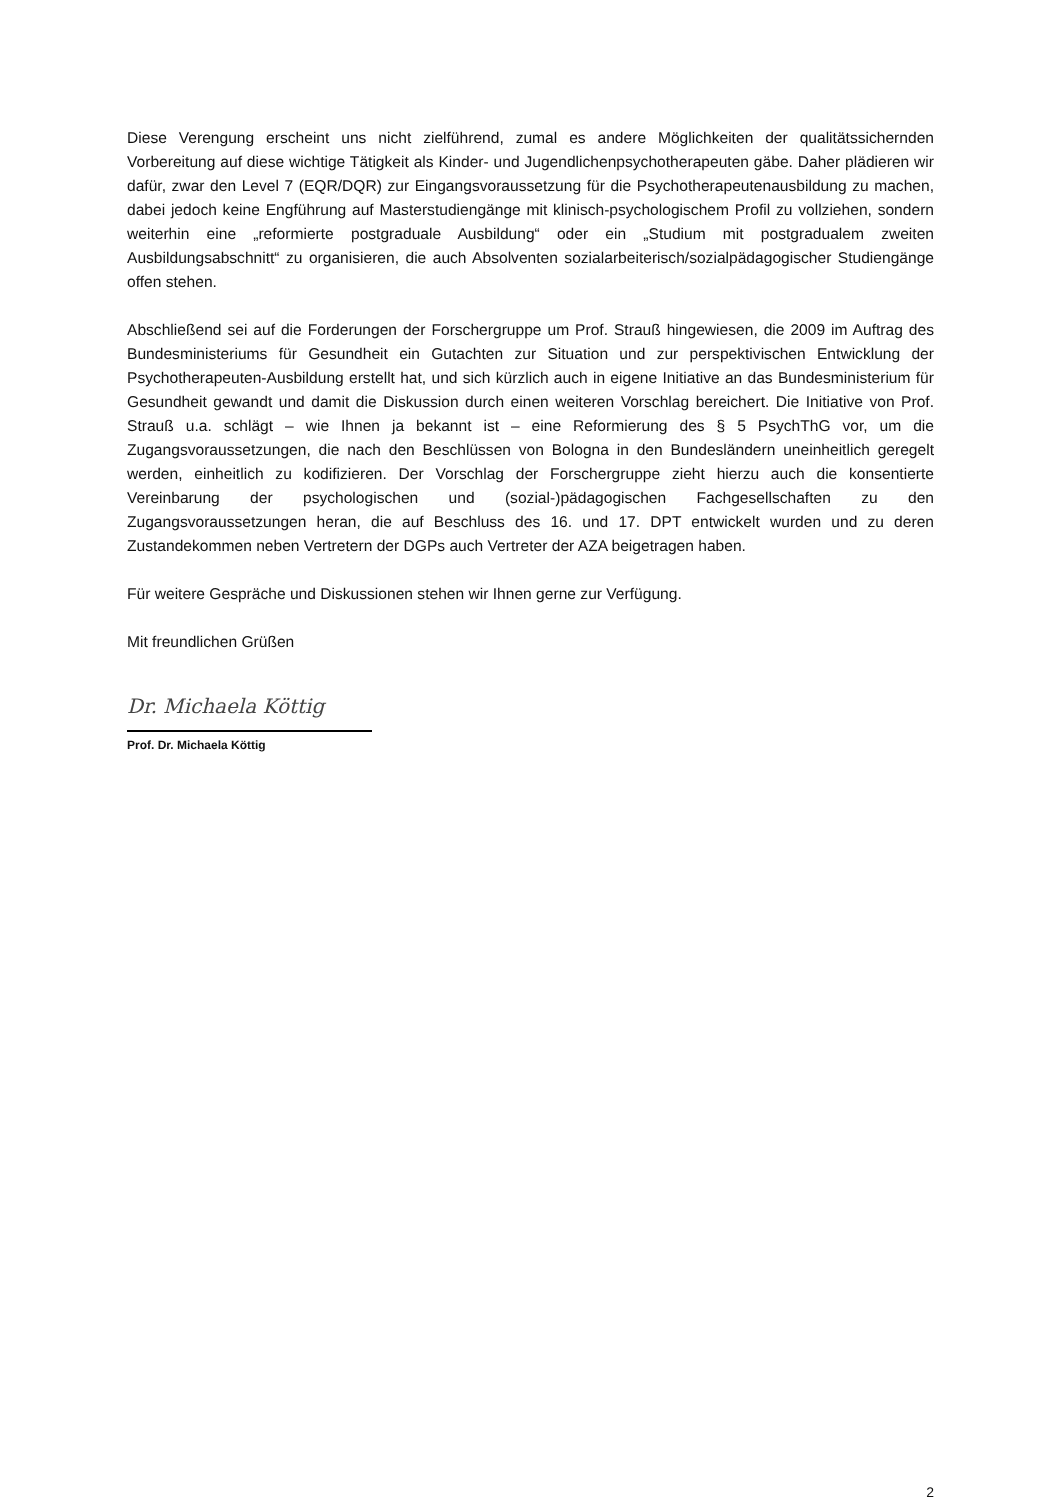Diese Verengung erscheint uns nicht zielführend, zumal es andere Möglichkeiten der qualitätssichernden Vorbereitung auf diese wichtige Tätigkeit als Kinder- und Jugendlichenpsychotherapeuten gäbe. Daher plädieren wir dafür, zwar den Level 7 (EQR/DQR) zur Eingangsvoraussetzung für die Psychotherapeutenausbildung zu machen, dabei jedoch keine Engführung auf Masterstudiengänge mit klinisch-psychologischem Profil zu vollziehen, sondern weiterhin eine „reformierte postgraduale Ausbildung“ oder ein „Studium mit postgradualem zweiten Ausbildungsabschnitt“ zu organisieren, die auch Absolventen sozialarbeiterisch/sozialpädagogischer Studiengänge offen stehen.
Abschließend sei auf die Forderungen der Forschergruppe um Prof. Strauß hingewiesen, die 2009 im Auftrag des Bundesministeriums für Gesundheit ein Gutachten zur Situation und zur perspektivischen Entwicklung der Psychotherapeuten-Ausbildung erstellt hat, und sich kürzlich auch in eigene Initiative an das Bundesministerium für Gesundheit gewandt und damit die Diskussion durch einen weiteren Vorschlag bereichert. Die Initiative von Prof. Strauß u.a. schlägt – wie Ihnen ja bekannt ist – eine Reformierung des § 5 PsychThG vor, um die Zugangsvoraussetzungen, die nach den Beschlüssen von Bologna in den Bundesländern uneinheitlich geregelt werden, einheitlich zu kodifizieren. Der Vorschlag der Forschergruppe zieht hierzu auch die konsentierte Vereinbarung der psychologischen und (sozial-)pädagogischen Fachgesellschaften zu den Zugangsvoraussetzungen heran, die auf Beschluss des 16. und 17. DPT entwickelt wurden und zu deren Zustandekommen neben Vertretern der DGPs auch Vertreter der AZA beigetragen haben.
Für weitere Gespräche und Diskussionen stehen wir Ihnen gerne zur Verfügung.
Mit freundlichen Grüßen
Dr. Michaela Köttig
Prof. Dr. Michaela Köttig
2